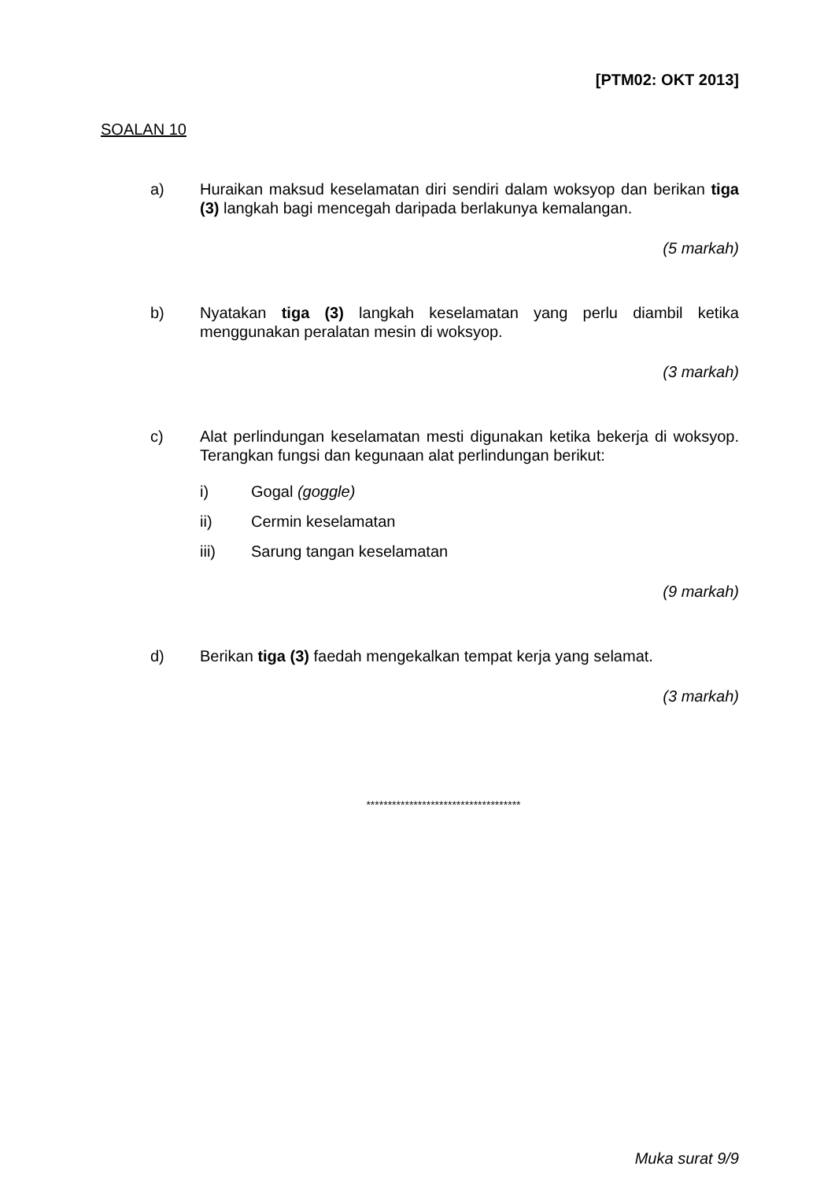[PTM02: OKT 2013]
SOALAN 10
a) Huraikan maksud keselamatan diri sendiri dalam woksyop dan berikan tiga (3) langkah bagi mencegah daripada berlakunya kemalangan.
(5 markah)
b) Nyatakan tiga (3) langkah keselamatan yang perlu diambil ketika menggunakan peralatan mesin di woksyop.
(3 markah)
c) Alat perlindungan keselamatan mesti digunakan ketika bekerja di woksyop. Terangkan fungsi dan kegunaan alat perlindungan berikut:
i) Gogal (goggle)
ii) Cermin keselamatan
iii) Sarung tangan keselamatan
(9 markah)
d) Berikan tiga (3) faedah mengekalkan tempat kerja yang selamat.
(3 markah)
************************************
Muka surat 9/9